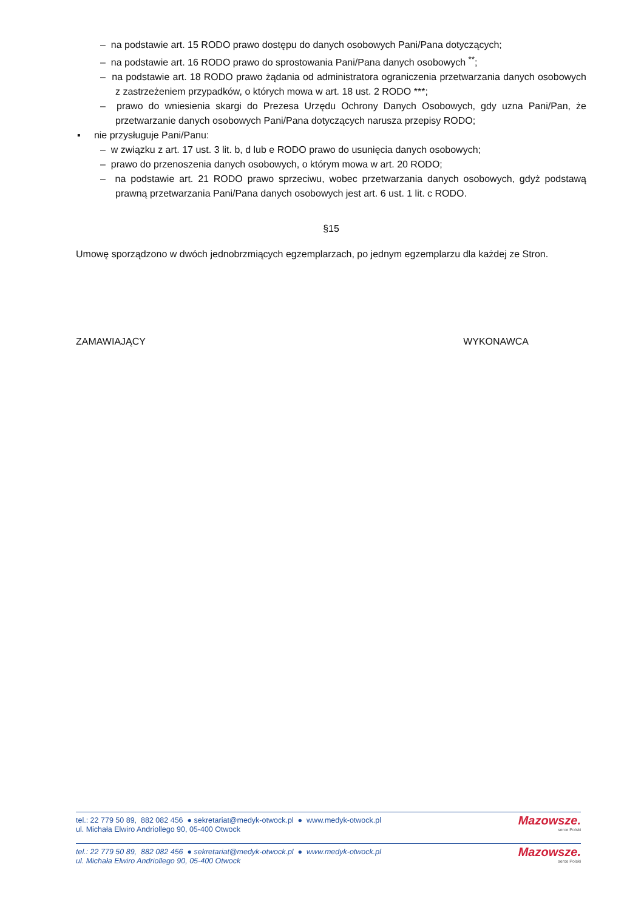– na podstawie art. 15 RODO prawo dostępu do danych osobowych Pani/Pana dotyczących;
– na podstawie art. 16 RODO prawo do sprostowania Pani/Pana danych osobowych <sup>**</sup>;
– na podstawie art. 18 RODO prawo żądania od administratora ograniczenia przetwarzania danych osobowych z zastrzeżeniem przypadków, o których mowa w art. 18 ust. 2 RODO ***;
– prawo do wniesienia skargi do Prezesa Urzędu Ochrony Danych Osobowych, gdy uzna Pani/Pan, że przetwarzanie danych osobowych Pani/Pana dotyczących narusza przepisy RODO;
▪ nie przysługuje Pani/Panu:
– w związku z art. 17 ust. 3 lit. b, d lub e RODO prawo do usunięcia danych osobowych;
– prawo do przenoszenia danych osobowych, o którym mowa w art. 20 RODO;
– na podstawie art. 21 RODO prawo sprzeciwu, wobec przetwarzania danych osobowych, gdyż podstawą prawną przetwarzania Pani/Pana danych osobowych jest art. 6 ust. 1 lit. c RODO.
§15
Umowę sporządzono w dwóch jednobrzmiących egzemplarzach, po jednym egzemplarzu dla każdej ze Stron.
ZAMAWIAJĄCY WYKONAWCA
tel.: 22 779 50 89, 882 082 456 ● sekretariat@medyk-otwock.pl ● www.medyk-otwock.pl
ul. Michała Elwiro Andriollego 90, 05-400 Otwock
Mazowsze.
serce Polski
tel.: 22 779 50 89, 882 082 456 ● sekretariat@medyk-otwock.pl ● www.medyk-otwock.pl
ul. Michała Elwiro Andriollego 90, 05-400 Otwock
Mazowsze.
serce Polski